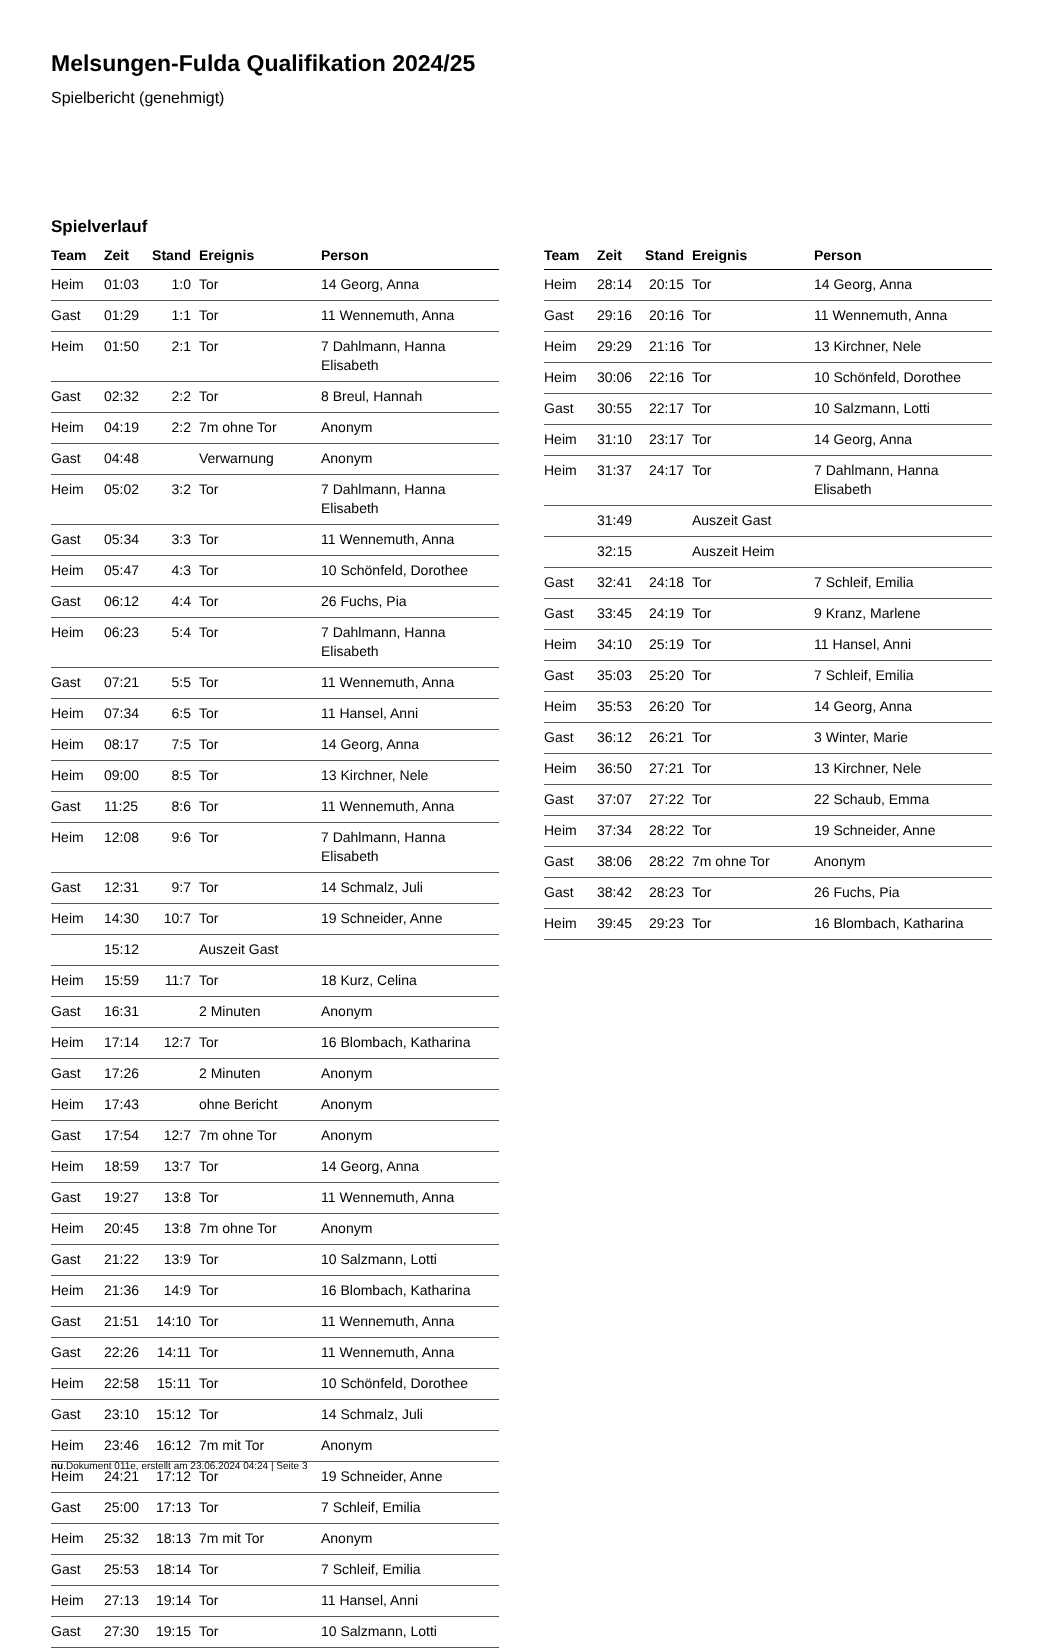Melsungen-Fulda Qualifikation 2024/25
Spielbericht (genehmigt)
Spielverlauf
| Team | Zeit | Stand | Ereignis | Person |
| --- | --- | --- | --- | --- |
| Heim | 01:03 | 1:0 | Tor | 14 Georg, Anna |
| Gast | 01:29 | 1:1 | Tor | 11 Wennemuth, Anna |
| Heim | 01:50 | 2:1 | Tor | 7 Dahlmann, Hanna Elisabeth |
| Gast | 02:32 | 2:2 | Tor | 8 Breul, Hannah |
| Heim | 04:19 | 2:2 | 7m ohne Tor | Anonym |
| Gast | 04:48 | | Verwarnung | Anonym |
| Heim | 05:02 | 3:2 | Tor | 7 Dahlmann, Hanna Elisabeth |
| Gast | 05:34 | 3:3 | Tor | 11 Wennemuth, Anna |
| Heim | 05:47 | 4:3 | Tor | 10 Schönfeld, Dorothee |
| Gast | 06:12 | 4:4 | Tor | 26 Fuchs, Pia |
| Heim | 06:23 | 5:4 | Tor | 7 Dahlmann, Hanna Elisabeth |
| Gast | 07:21 | 5:5 | Tor | 11 Wennemuth, Anna |
| Heim | 07:34 | 6:5 | Tor | 11 Hansel, Anni |
| Heim | 08:17 | 7:5 | Tor | 14 Georg, Anna |
| Heim | 09:00 | 8:5 | Tor | 13 Kirchner, Nele |
| Gast | 11:25 | 8:6 | Tor | 11 Wennemuth, Anna |
| Heim | 12:08 | 9:6 | Tor | 7 Dahlmann, Hanna Elisabeth |
| Gast | 12:31 | 9:7 | Tor | 14 Schmalz, Juli |
| Heim | 14:30 | 10:7 | Tor | 19 Schneider, Anne |
| | 15:12 | | Auszeit Gast | |
| Heim | 15:59 | 11:7 | Tor | 18 Kurz, Celina |
| Gast | 16:31 | | 2 Minuten | Anonym |
| Heim | 17:14 | 12:7 | Tor | 16 Blombach, Katharina |
| Gast | 17:26 | | 2 Minuten | Anonym |
| Heim | 17:43 | | ohne Bericht | Anonym |
| Gast | 17:54 | 12:7 | 7m ohne Tor | Anonym |
| Heim | 18:59 | 13:7 | Tor | 14 Georg, Anna |
| Gast | 19:27 | 13:8 | Tor | 11 Wennemuth, Anna |
| Heim | 20:45 | 13:8 | 7m ohne Tor | Anonym |
| Gast | 21:22 | 13:9 | Tor | 10 Salzmann, Lotti |
| Heim | 21:36 | 14:9 | Tor | 16 Blombach, Katharina |
| Gast | 21:51 | 14:10 | Tor | 11 Wennemuth, Anna |
| Gast | 22:26 | 14:11 | Tor | 11 Wennemuth, Anna |
| Heim | 22:58 | 15:11 | Tor | 10 Schönfeld, Dorothee |
| Gast | 23:10 | 15:12 | Tor | 14 Schmalz, Juli |
| Heim | 23:46 | 16:12 | 7m mit Tor | Anonym |
| Heim | 24:21 | 17:12 | Tor | 19 Schneider, Anne |
| Gast | 25:00 | 17:13 | Tor | 7 Schleif, Emilia |
| Heim | 25:32 | 18:13 | 7m mit Tor | Anonym |
| Gast | 25:53 | 18:14 | Tor | 7 Schleif, Emilia |
| Heim | 27:13 | 19:14 | Tor | 11 Hansel, Anni |
| Gast | 27:30 | 19:15 | Tor | 10 Salzmann, Lotti |
| Team | Zeit | Stand | Ereignis | Person |
| --- | --- | --- | --- | --- |
| Heim | 28:14 | 20:15 | Tor | 14 Georg, Anna |
| Gast | 29:16 | 20:16 | Tor | 11 Wennemuth, Anna |
| Heim | 29:29 | 21:16 | Tor | 13 Kirchner, Nele |
| Heim | 30:06 | 22:16 | Tor | 10 Schönfeld, Dorothee |
| Gast | 30:55 | 22:17 | Tor | 10 Salzmann, Lotti |
| Heim | 31:10 | 23:17 | Tor | 14 Georg, Anna |
| Heim | 31:37 | 24:17 | Tor | 7 Dahlmann, Hanna Elisabeth |
| | 31:49 | | Auszeit Gast | |
| | 32:15 | | Auszeit Heim | |
| Gast | 32:41 | 24:18 | Tor | 7 Schleif, Emilia |
| Gast | 33:45 | 24:19 | Tor | 9 Kranz, Marlene |
| Heim | 34:10 | 25:19 | Tor | 11 Hansel, Anni |
| Gast | 35:03 | 25:20 | Tor | 7 Schleif, Emilia |
| Heim | 35:53 | 26:20 | Tor | 14 Georg, Anna |
| Gast | 36:12 | 26:21 | Tor | 3 Winter, Marie |
| Heim | 36:50 | 27:21 | Tor | 13 Kirchner, Nele |
| Gast | 37:07 | 27:22 | Tor | 22 Schaub, Emma |
| Heim | 37:34 | 28:22 | Tor | 19 Schneider, Anne |
| Gast | 38:06 | 28:22 | 7m ohne Tor | Anonym |
| Gast | 38:42 | 28:23 | Tor | 26 Fuchs, Pia |
| Heim | 39:45 | 29:23 | Tor | 16 Blombach, Katharina |
nu.Dokument 011e, erstellt am 23.06.2024 04:24 | Seite 3